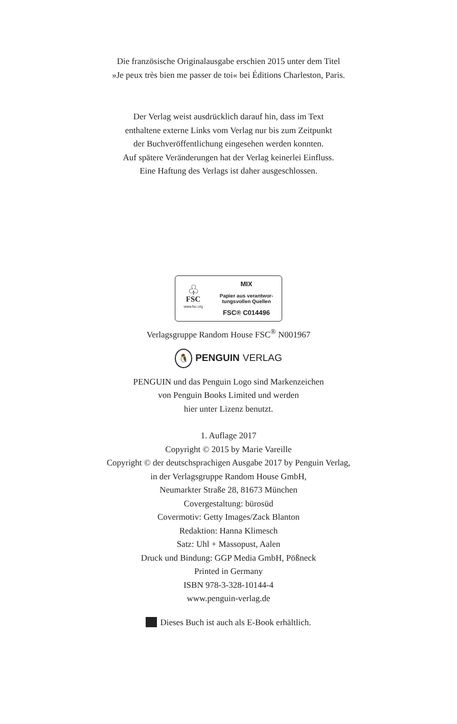Die französische Originalausgabe erschien 2015 unter dem Titel
»Je peux très bien me passer de toi« bei Éditions Charleston, Paris.
Der Verlag weist ausdrücklich darauf hin, dass im Text
enthaltene externe Links vom Verlag nur bis zum Zeitpunkt
der Buchveröffentlichung eingesehen werden konnten.
Auf spätere Veränderungen hat der Verlag keinerlei Einfluss.
Eine Haftung des Verlags ist daher ausgeschlossen.
♧
FSC
www.fsc.org
MIX
Papier aus verantwor-
tungsvollen Quellen
FSC® C014496
Verlagsgruppe Random House FSC<sup>®</sup> N001967
🐧 PENGUIN VERLAG
PENGUIN und das Penguin Logo sind Markenzeichen
von Penguin Books Limited und werden
hier unter Lizenz benutzt.
1. Auflage 2017
Copyright © 2015 by Marie Vareille
Copyright © der deutschsprachigen Ausgabe 2017 by Penguin Verlag,
in der Verlagsgruppe Random House GmbH,
Neumarkter Straße 28, 81673 München
Covergestaltung: bürosüd
Covermotiv: Getty Images/Zack Blanton
Redaktion: Hanna Klimesch
Satz: Uhl + Massopust, Aalen
Druck und Bindung: GGP Media GmbH, Pößneck
Printed in Germany
ISBN 978-3-328-10144-4
www.penguin-verlag.de
Dieses Buch ist auch als E-Book erhältlich.